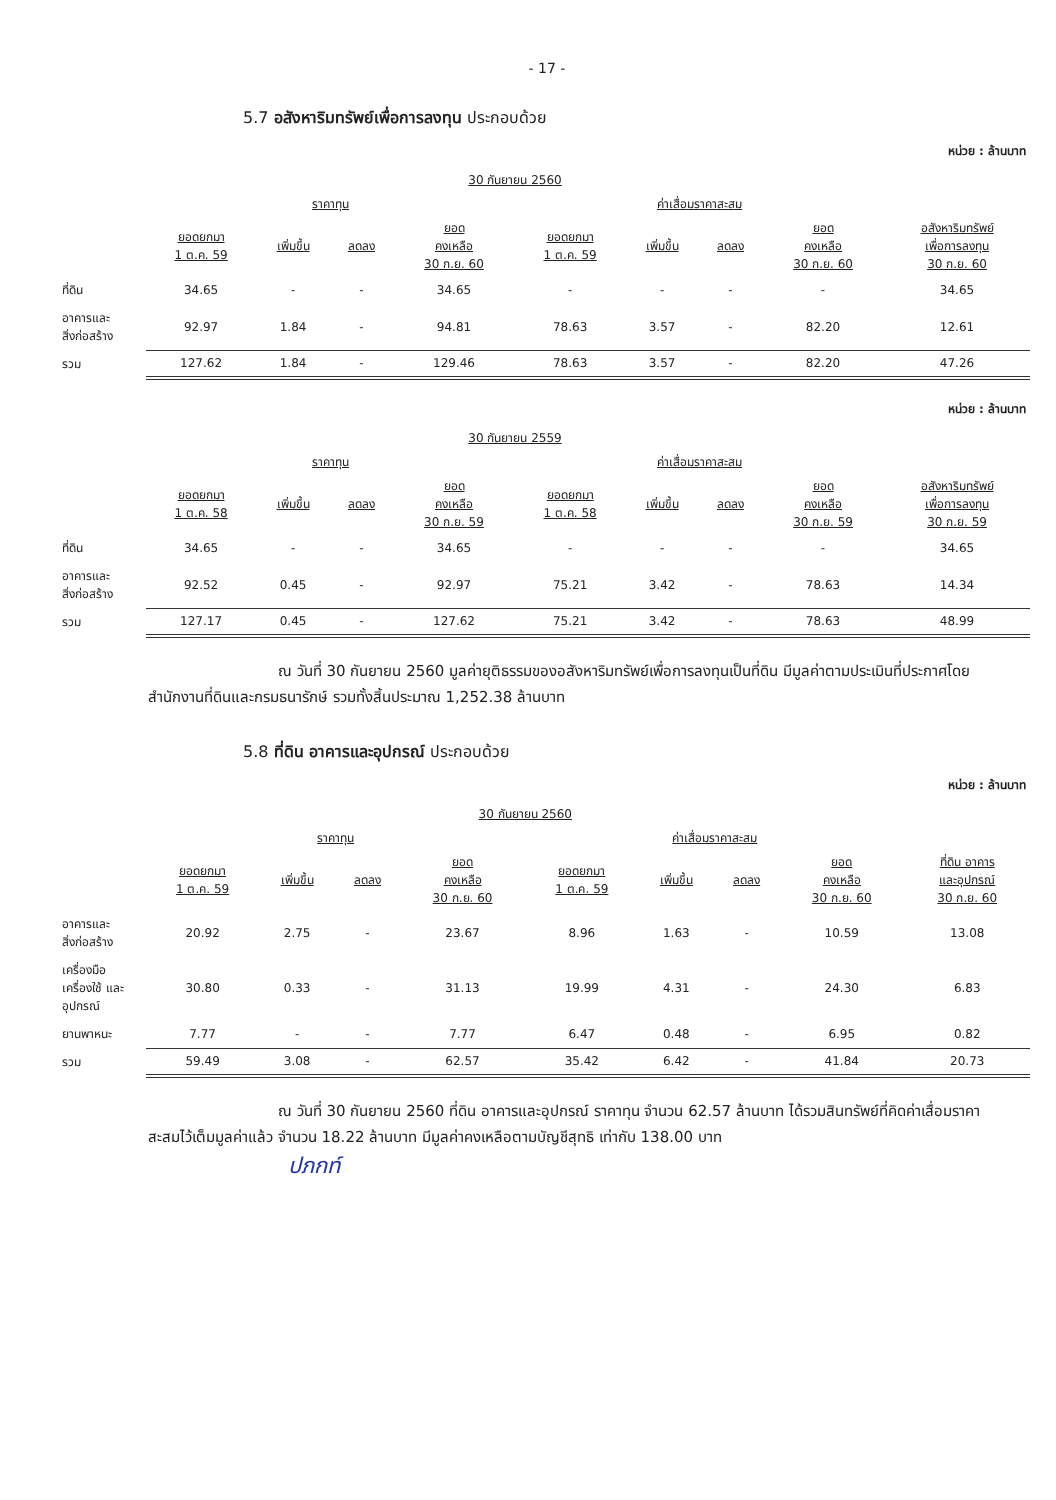- 17 -
5.7 อสังหาริมทรัพย์เพื่อการลงทุน ประกอบด้วย
หน่วย : ล้านบาท
| | 30 กันยายน 2560 | | | | | | | | |
| --- | --- | --- | --- | --- | --- | --- | --- | --- | --- |
| | ราคาทุน | | | | ค่าเสื่อมราคาสะสม | | | | |
| | ยอดยกมา 1 ต.ค. 59 | เพิ่มขึ้น | ลดลง | ยอด คงเหลือ 30 ก.ย. 60 | ยอดยกมา 1 ต.ค. 59 | เพิ่มขึ้น | ลดลง | ยอด คงเหลือ 30 ก.ย. 60 | อสังหาริมทรัพย์ เพื่อการลงทุน 30 ก.ย. 60 |
| ที่ดิน | 34.65 | - | - | 34.65 | - | - | - | - | 34.65 |
| อาคารและ สิ่งก่อสร้าง | 92.97 | 1.84 | - | 94.81 | 78.63 | 3.57 | - | 82.20 | 12.61 |
| รวม | 127.62 | 1.84 | - | 129.46 | 78.63 | 3.57 | - | 82.20 | 47.26 |
หน่วย : ล้านบาท
| | 30 กันยายน 2559 | | | | | | | | |
| --- | --- | --- | --- | --- | --- | --- | --- | --- | --- |
| | ราคาทุน | | | | ค่าเสื่อมราคาสะสม | | | | |
| | ยอดยกมา 1 ต.ค. 58 | เพิ่มขึ้น | ลดลง | ยอด คงเหลือ 30 ก.ย. 59 | ยอดยกมา 1 ต.ค. 58 | เพิ่มขึ้น | ลดลง | ยอด คงเหลือ 30 ก.ย. 59 | อสังหาริมทรัพย์ เพื่อการลงทุน 30 ก.ย. 59 |
| ที่ดิน | 34.65 | - | - | 34.65 | - | - | - | - | 34.65 |
| อาคารและ สิ่งก่อสร้าง | 92.52 | 0.45 | - | 92.97 | 75.21 | 3.42 | - | 78.63 | 14.34 |
| รวม | 127.17 | 0.45 | - | 127.62 | 75.21 | 3.42 | - | 78.63 | 48.99 |
ณ วันที่ 30 กันยายน 2560 มูลค่ายุติธรรมของอสังหาริมทรัพย์เพื่อการลงทุนเป็นที่ดิน มีมูลค่าตามประเมินที่ประกาศโดยสำนักงานที่ดินและกรมธนารักษ์ รวมทั้งสิ้นประมาณ 1,252.38 ล้านบาท
5.8 ที่ดิน อาคารและอุปกรณ์ ประกอบด้วย
หน่วย : ล้านบาท
| | 30 กันยายน 2560 | | | | | | | | |
| --- | --- | --- | --- | --- | --- | --- | --- | --- | --- |
| | ราคาทุน | | | | ค่าเสื่อมราคาสะสม | | | | |
| | ยอดยกมา 1 ต.ค. 59 | เพิ่มขึ้น | ลดลง | ยอด คงเหลือ 30 ก.ย. 60 | ยอดยกมา 1 ต.ค. 59 | เพิ่มขึ้น | ลดลง | ยอด คงเหลือ 30 ก.ย. 60 | ที่ดิน อาคาร และอุปกรณ์ 30 ก.ย. 60 |
| อาคารและ สิ่งก่อสร้าง | 20.92 | 2.75 | - | 23.67 | 8.96 | 1.63 | - | 10.59 | 13.08 |
| เครื่องมือ เครื่องใช้ และ อุปกรณ์ | 30.80 | 0.33 | - | 31.13 | 19.99 | 4.31 | - | 24.30 | 6.83 |
| ยานพาหนะ | 7.77 | - | - | 7.77 | 6.47 | 0.48 | - | 6.95 | 0.82 |
| รวม | 59.49 | 3.08 | - | 62.57 | 35.42 | 6.42 | - | 41.84 | 20.73 |
ณ วันที่ 30 กันยายน 2560 ที่ดิน อาคารและอุปกรณ์ ราคาทุน จำนวน 62.57 ล้านบาท ได้รวมสินทรัพย์ที่คิดค่าเสื่อมราคาสะสมไว้เต็มมูลค่าแล้ว จำนวน 18.22 ล้านบาท มีมูลค่าคงเหลือตามบัญชีสุทธิ เท่ากับ 138.00 บาท
ปภกท์